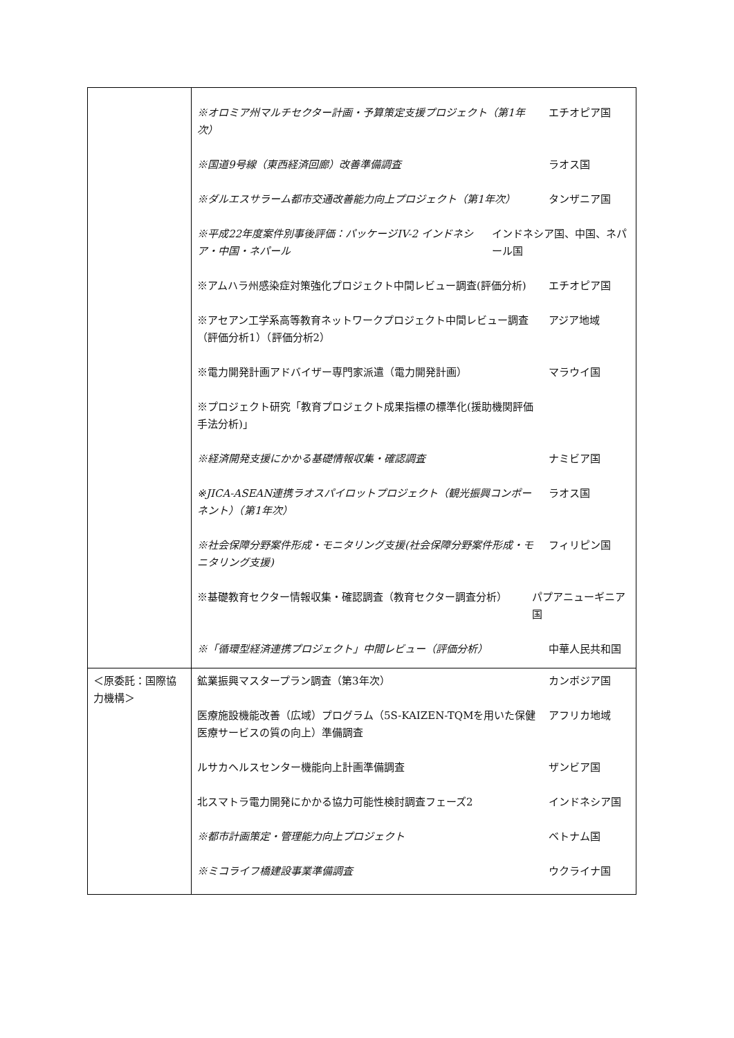| | ※オロミア州マルチセクター計画・予算策定支援プロジェクト（第1年次） エチオピア国 ※国道9号線（東西経済回廊）改善準備調査 ラオス国 ※ダルエスサラーム都市交通改善能力向上プロジェクト（第1年次） タンザニア国 ※平成22年度案件別事後評価：パッケージIV-2 インドネシア・中国・ネパール インドネシア国、中国、ネパール国 ※アムハラ州感染症対策強化プロジェクト中間レビュー調査(評価分析) エチオピア国 ※アセアン工学系高等教育ネットワークプロジェクト中間レビュー調査（評価分析1）（評価分析2） アジア地域 ※電力開発計画アドバイザー専門家派遣（電力開発計画） マラウイ国 ※プロジェクト研究「教育プロジェクト成果指標の標準化(援助機関評価手法分析)」 ※経済開発支援にかかる基礎情報収集・確認調査 ナミビア国 ※JICA-ASEAN連携ラオスパイロットプロジェクト（観光振興コンポーネント）（第1年次） ラオス国 ※社会保障分野案件形成・モニタリング支援(社会保障分野案件形成・モニタリング支援) フィリピン国 ※基礎教育セクター情報収集・確認調査（教育セクター調査分析） パプアニューギニア国 ※「循環型経済連携プロジェクト」中間レビュー（評価分析） 中華人民共和国 |
| ＜原委託：国際協力機構＞ | 鉱業振興マスタープラン調査（第3年次） カンボジア国 医療施設機能改善（広域）プログラム（5S-KAIZEN-TQMを用いた保健医療サービスの質の向上）準備調査 アフリカ地域 ルサカヘルスセンター機能向上計画準備調査 ザンビア国 北スマトラ電力開発にかかる協力可能性検討調査フェーズ2 インドネシア国 ※都市計画策定・管理能力向上プロジェクト ベトナム国 ※ミコライフ橋建設事業準備調査 ウクライナ国 |